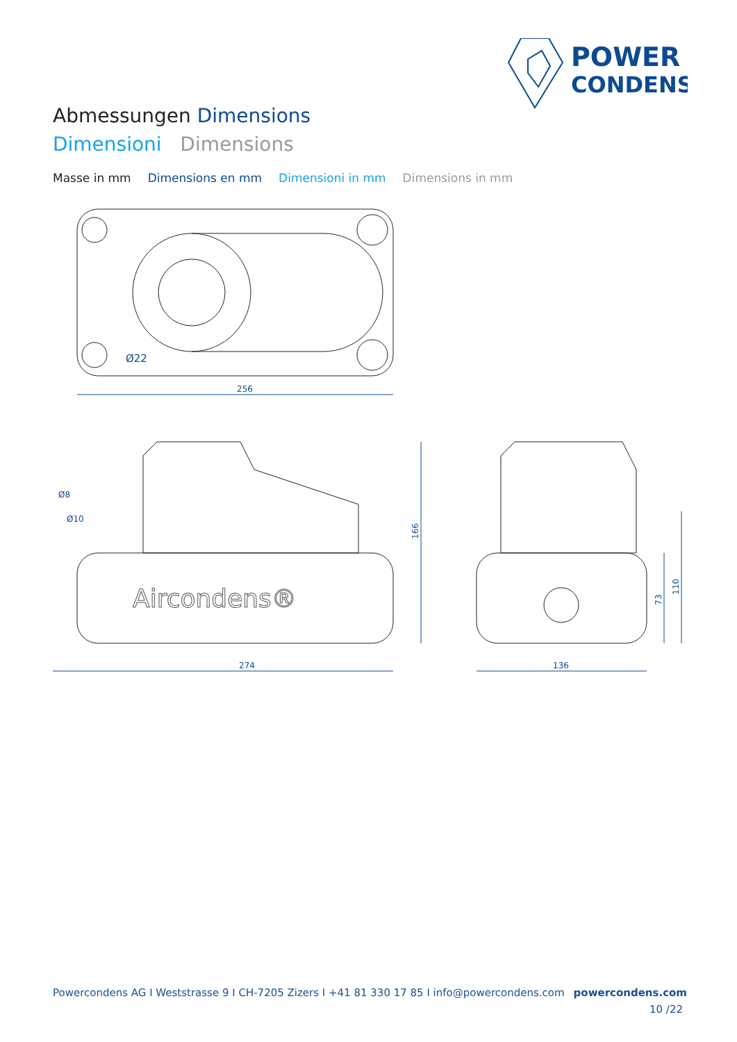POWER
CONDENS
Abmessungen Dimensions
Dimensioni Dimensions
Masse in mm Dimensions en mm Dimensioni in mm Dimensions in mm
256
Ø22
Aircondens®
274
Ø8
Ø10
166
136
73
110
Powercondens AG I Weststrasse 9 I CH-7205 Zizers I +41 81 330 17 85 I info@powercondens.com powercondens.com
10 /22